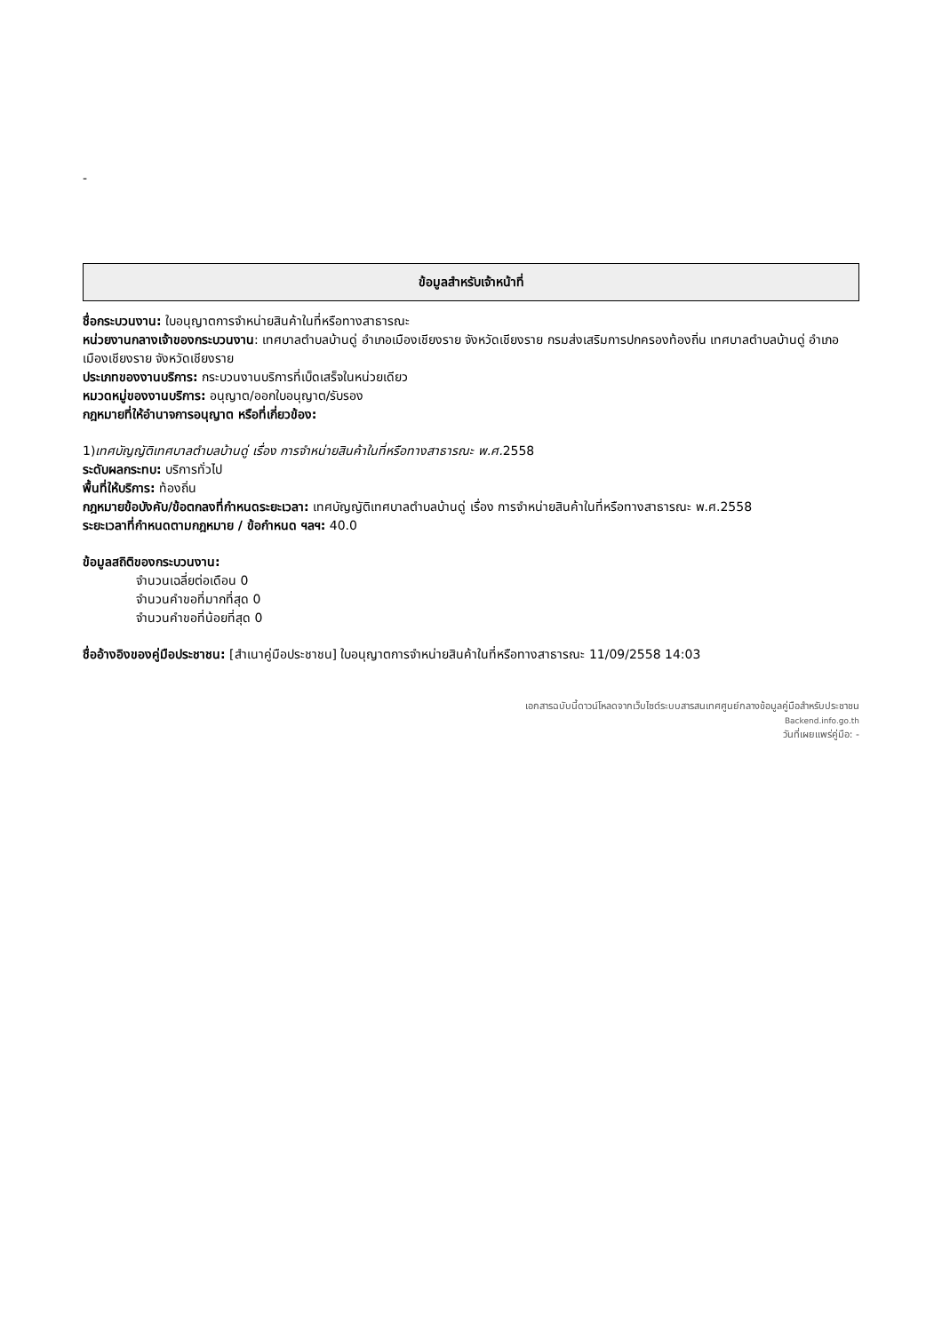-
ข้อมูลสำหรับเจ้าหน้าที่
ชื่อกระบวนงาน: ใบอนุญาตการจำหน่ายสินค้าในที่หรือทางสาธารณะ
หน่วยงานกลางเจ้าของกระบวนงาน: เทศบาลตำบลบ้านดู่ อำเภอเมืองเชียงราย จังหวัดเชียงราย กรมส่งเสริมการปกครองท้องถิ่น เทศบาลตำบลบ้านดู่ อำเภอเมืองเชียงราย จังหวัดเชียงราย
ประเภทของงานบริการ: กระบวนงานบริการที่เบ็ดเสร็จในหน่วยเดียว
หมวดหมู่ของงานบริการ: อนุญาต/ออกใบอนุญาต/รับรอง
กฎหมายที่ให้อำนาจการอนุญาต หรือที่เกี่ยวข้อง:
1)เทศบัญญัติเทศบาลตำบลบ้านดู่ เรื่อง การจำหน่ายสินค้าในที่หรือทางสาธารณะ พ.ศ. 2558
ระดับผลกระทบ: บริการทั่วไป
พื้นที่ให้บริการ: ท้องถิ่น
กฎหมายข้อบังคับ/ข้อตกลงที่กำหนดระยะเวลา: เทศบัญญัติเทศบาลตำบลบ้านดู่ เรื่อง การจำหน่ายสินค้าในที่หรือทางสาธารณะ พ.ศ.2558
ระยะเวลาที่กำหนดตามกฎหมาย / ข้อกำหนด ฯลฯ: 40.0
ข้อมูลสถิติของกระบวนงาน:
จำนวนเฉลี่ยต่อเดือน 0
จำนวนคำขอที่มากที่สุด 0
จำนวนคำขอที่น้อยที่สุด 0
ชื่ออ้างอิงของคู่มือประชาชน: [สำเนาคู่มือประชาชน] ใบอนุญาตการจำหน่ายสินค้าในที่หรือทางสาธารณะ 11/09/2558 14:03
เอกสารฉบับนี้ดาวน์โหลดจากเว็บไซต์ระบบสารสนเทศศูนย์กลางข้อมูลคู่มือสำหรับประชาชน
Backend.info.go.th
วันที่เผยแพร่คู่มือ: -